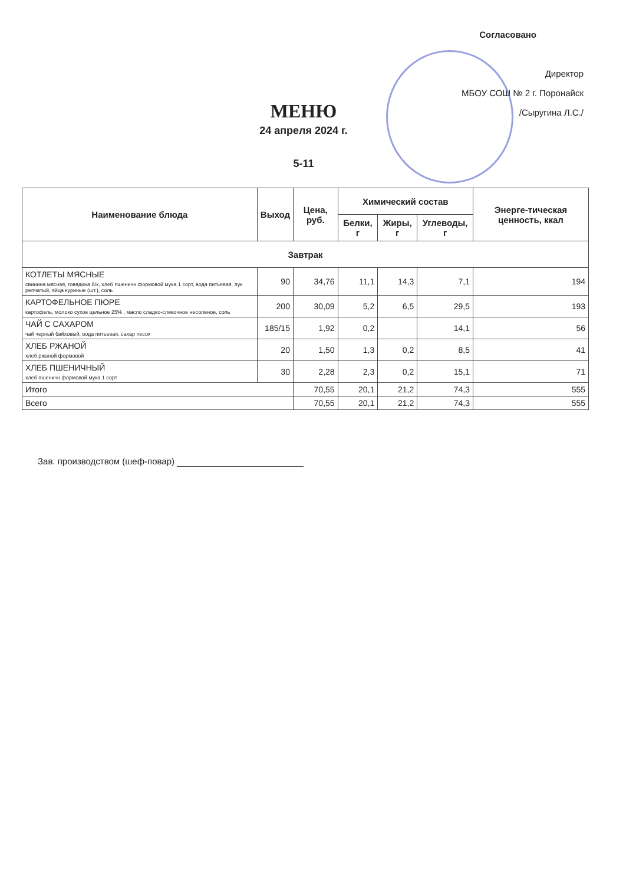Согласовано
Директор
МБОУ СОШ № 2 г. Поронайск
/Сыругина Л.С./
МЕНЮ
24 апреля 2024 г.
5-11
| Наименование блюда | Выход | Цена, руб. | Химический состав | | | Энерге-тическая ценность, ккал |
| --- | --- | --- | --- | --- | --- | --- |
| | | | Белки, г | Жиры, г | Углеводы, г | |
| Завтрак | | | | | | |
| КОТЛЕТЫ МЯСНЫЕ свинина мясная, говядина б/к, хлеб пшеничн.формовой мука 1 сорт, вода питьевая, лук репчатый, яйца куриные (шт.), соль | 90 | 34,76 | 11,1 | 14,3 | 7,1 | 194 |
| КАРТОФЕЛЬНОЕ ПЮРЕ картофель, молоко сухое цельное 25% , масло сладко-сливочное несоленое, соль | 200 | 30,09 | 5,2 | 6,5 | 29,5 | 193 |
| ЧАЙ С САХАРОМ чай черный байховый, вода питьевая, сахар песок | 185/15 | 1,92 | 0,2 | | 14,1 | 56 |
| ХЛЕБ РЖАНОЙ хлеб ржаной формовой | 20 | 1,50 | 1,3 | 0,2 | 8,5 | 41 |
| ХЛЕБ ПШЕНИЧНЫЙ хлеб пшеничн.формовой мука 1 сорт | 30 | 2,28 | 2,3 | 0,2 | 15,1 | 71 |
| Итого | | 70,55 | 20,1 | 21,2 | 74,3 | 555 |
| Всего | | 70,55 | 20,1 | 21,2 | 74,3 | 555 |
Зав. производством (шеф-повар)